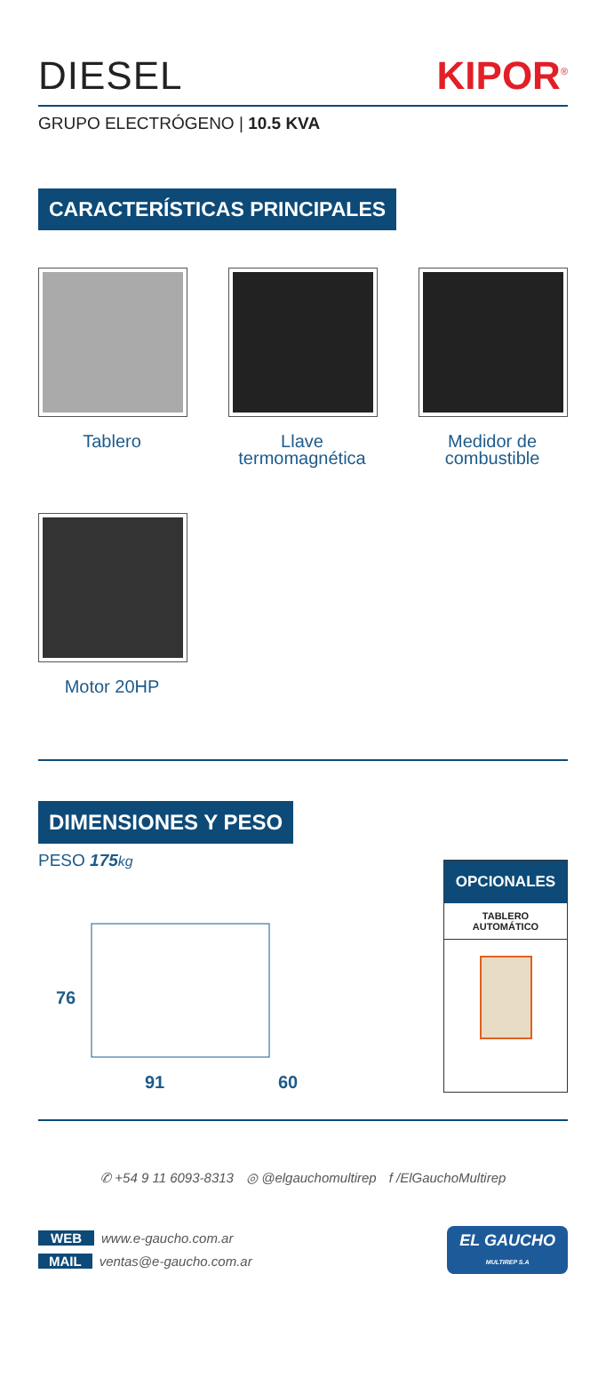DIESEL KIPOR<sup>®</sup>
GRUPO ELECTRÓGENO | 10.5 KVA
CARACTERÍSTICAS PRINCIPALES
Tablero Llave termomagnética
Medidor de combustible
Motor 20HP
DIMENSIONES Y PESO
PESO 175 kg
76
91
60
OPCIONALES
TABLERO
AUTOMÁTICO
✆ +54 9 11 6093-8313 ◎ @elgauchomultirep f /ElGauchoMultirep
WEB www.e-gaucho.com.ar
MAIL ventas@e-gaucho.com.ar
EL GAUCHO
MULTIREP S.A